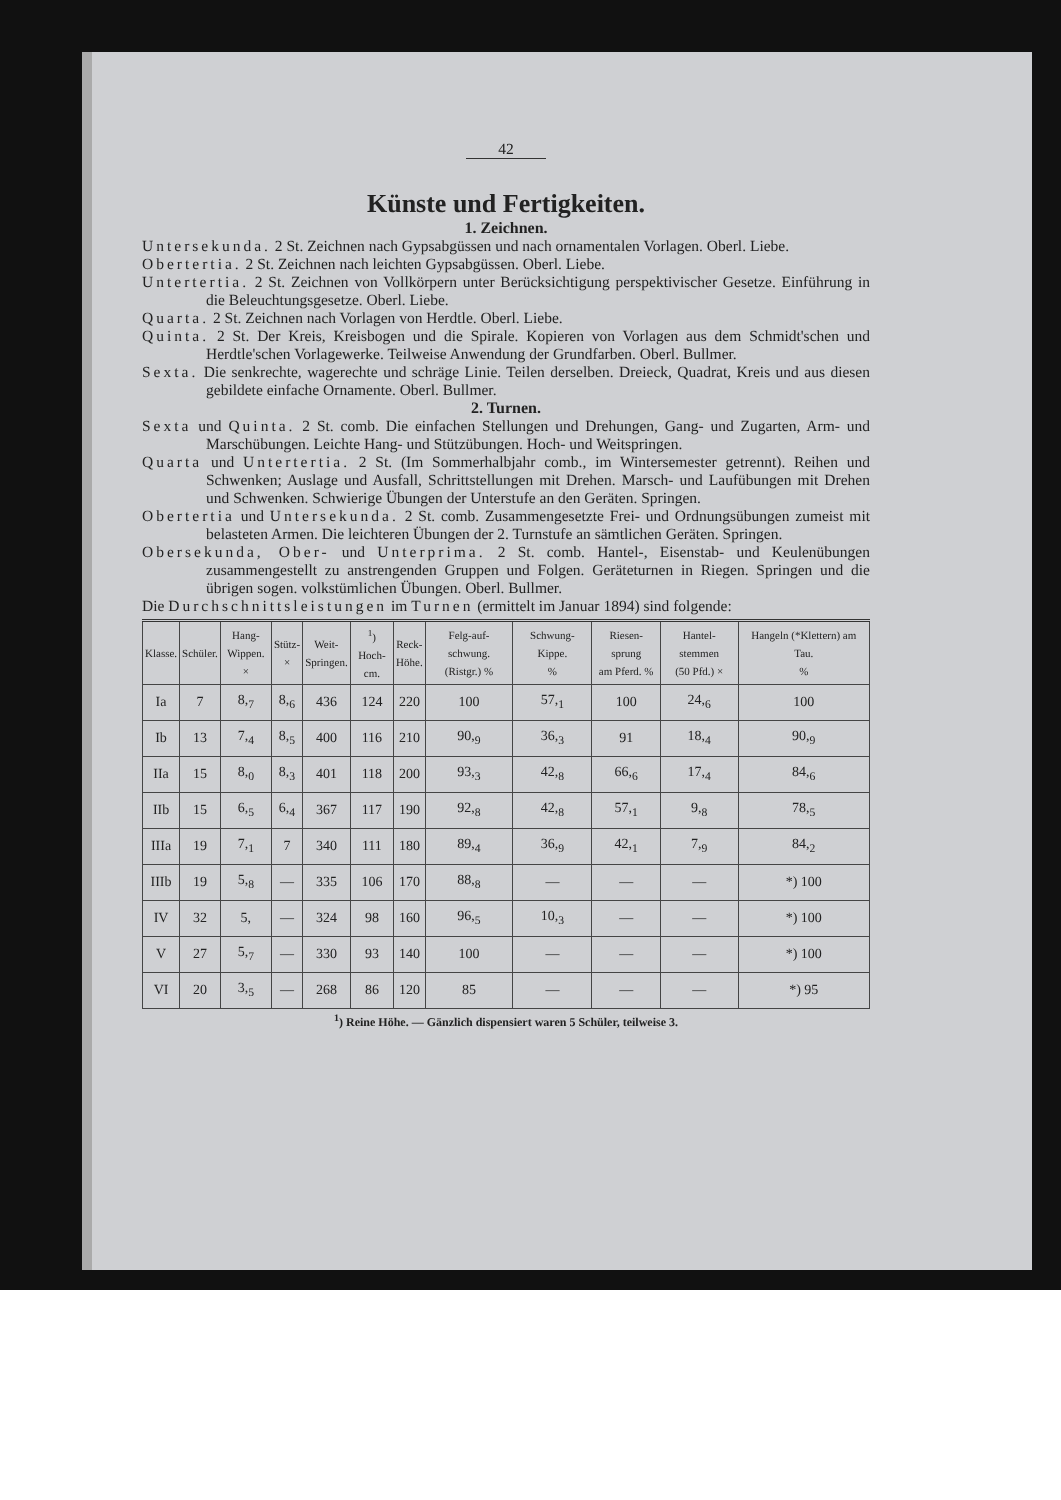42
Künste und Fertigkeiten.
1. Zeichnen.
Untersekunda. 2 St. Zeichnen nach Gypsabgüssen und nach ornamentalen Vorlagen. Oberl. Liebe.
Obertertia. 2 St. Zeichnen nach leichten Gypsabgüssen. Oberl. Liebe.
Untertertia. 2 St. Zeichnen von Vollkörpern unter Berücksichtigung perspektivischer Gesetze. Einführung in die Beleuchtungsgesetze. Oberl. Liebe.
Quarta. 2 St. Zeichnen nach Vorlagen von Herdtle. Oberl. Liebe.
Quinta. 2 St. Der Kreis, Kreisbogen und die Spirale. Kopieren von Vorlagen aus dem Schmidt'schen und Herdtle'schen Vorlagewerke. Teilweise Anwendung der Grundfarben. Oberl. Bullmer.
Sexta. Die senkrechte, wagerechte und schräge Linie. Teilen derselben. Dreieck, Quadrat, Kreis und aus diesen gebildete einfache Ornamente. Oberl. Bullmer.
2. Turnen.
Sexta und Quinta. 2 St. comb. Die einfachen Stellungen und Drehungen, Gang- und Zugarten, Arm- und Marschübungen. Leichte Hang- und Stützübungen. Hoch- und Weitspringen.
Quarta und Untertertia. 2 St. (Im Sommerhalbjahr comb., im Wintersemester getrennt). Reihen und Schwenken; Auslage und Ausfall, Schrittstellungen mit Drehen. Marsch- und Laufübungen mit Drehen und Schwenken. Schwierige Übungen der Unterstufe an den Geräten. Springen.
Obertertia und Untersekunda. 2 St. comb. Zusammengesetzte Frei- und Ordnungsübungen zumeist mit belasteten Armen. Die leichteren Übungen der 2. Turnstufe an sämtlichen Geräten. Springen.
Obersekunda, Ober- und Unterprima. 2 St. comb. Hantel-, Eisenstab- und Keulenübungen zusammengestellt zu anstrengenden Gruppen und Folgen. Geräteturnen in Riegen. Springen und die übrigen sogen. volkstümlichen Übungen. Oberl. Bullmer.
Die Durchschnittsleistungen im Turnen (ermittelt im Januar 1894) sind folgende:
| Klasse. | Schüler. | Hang- Wippen. × | Stütz- × | Weit- Springen. | <sup>1</sup>) Hoch- cm. | Reck- Höhe. | Felg-auf-schwung. (Ristgr.) % | Schwung-Kippe. % | Riesen-sprung am Pferd. % | Hantel-stemmen (50 Pfd.) × | Hangeln (*Klettern) am Tau. % |
| --- | --- | --- | --- | --- | --- | --- | --- | --- | --- | --- | --- |
| Ia | 7 | 8,<sub>7</sub> | 8,<sub>6</sub> | 436 | 124 | 220 | 100 | 57,<sub>1</sub> | 100 | 24,<sub>6</sub> | 100 |
| Ib | 13 | 7,<sub>4</sub> | 8,<sub>5</sub> | 400 | 116 | 210 | 90,<sub>9</sub> | 36,<sub>3</sub> | 91 | 18,<sub>4</sub> | 90,<sub>9</sub> |
| IIa | 15 | 8,<sub>0</sub> | 8,<sub>3</sub> | 401 | 118 | 200 | 93,<sub>3</sub> | 42,<sub>8</sub> | 66,<sub>6</sub> | 17,<sub>4</sub> | 84,<sub>6</sub> |
| IIb | 15 | 6,<sub>5</sub> | 6,<sub>4</sub> | 367 | 117 | 190 | 92,<sub>8</sub> | 42,<sub>8</sub> | 57,<sub>1</sub> | 9,<sub>8</sub> | 78,<sub>5</sub> |
| IIIa | 19 | 7,<sub>1</sub> | 7 | 340 | 111 | 180 | 89,<sub>4</sub> | 36,<sub>9</sub> | 42,<sub>1</sub> | 7,<sub>9</sub> | 84,<sub>2</sub> |
| IIIb | 19 | 5,<sub>8</sub> | — | 335 | 106 | 170 | 88,<sub>8</sub> | — | — | — | *) 100 |
| IV | 32 | 5, | — | 324 | 98 | 160 | 96,<sub>5</sub> | 10,<sub>3</sub> | — | — | *) 100 |
| V | 27 | 5,<sub>7</sub> | — | 330 | 93 | 140 | 100 | — | — | — | *) 100 |
| VI | 20 | 3,<sub>5</sub> | — | 268 | 86 | 120 | 85 | — | — | — | *) 95 |
<sup>1</sup>) Reine Höhe. — Gänzlich dispensiert waren 5 Schüler, teilweise 3.